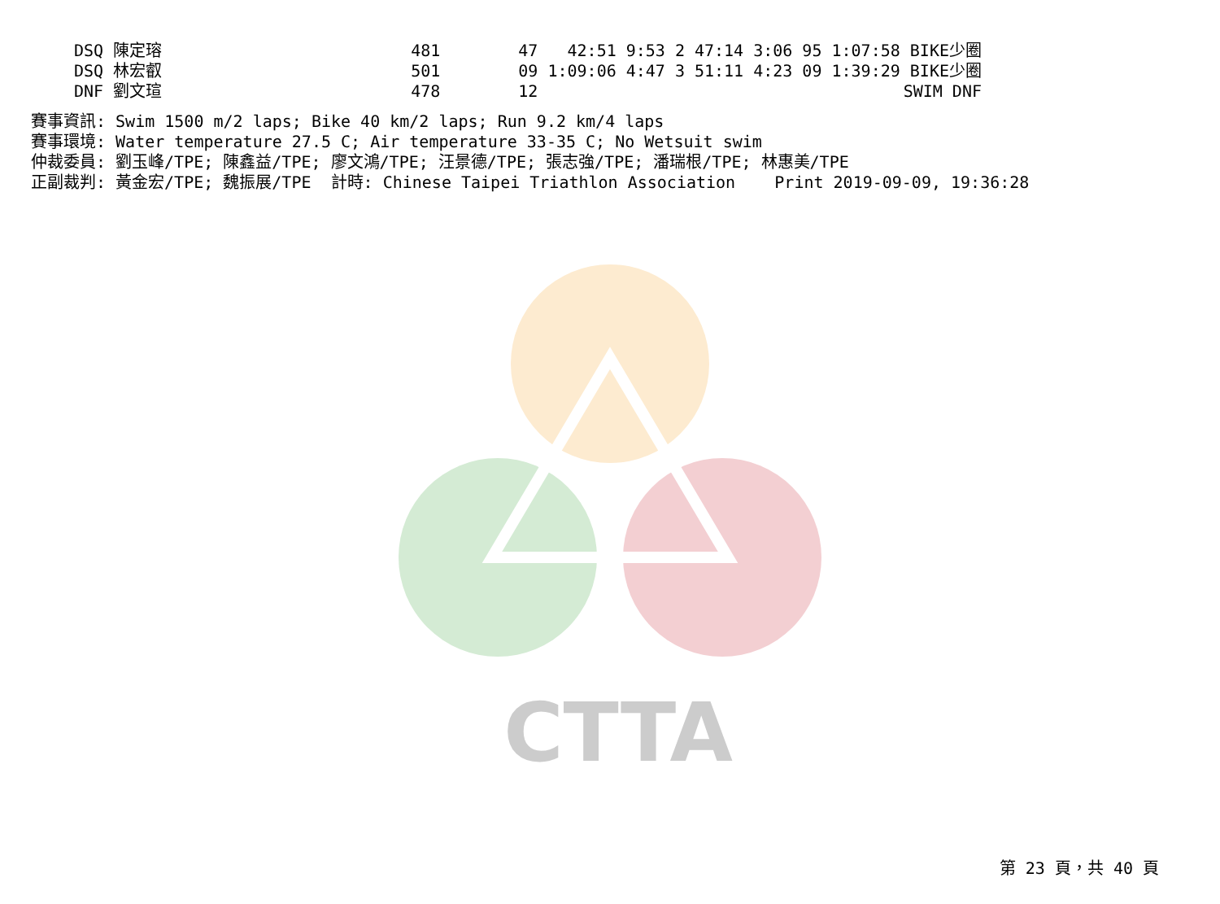CTTA
| DSQ 陳定瑢 | 481 | 47 42:51 | 9:53 | 2 | 47:14 | 3:06 95 1:07:58 BIKE少圈 |
| DSQ 林宏叡 | 501 | 09 1:09:06 | 4:47 | 3 | 51:11 | 4:23 09 1:39:29 BIKE少圈 |
| DNF 劉文瑄 | 478 | 12 | | | | SWIM DNF |
賽事資訊: Swim 1500 m/2 laps; Bike 40 km/2 laps; Run 9.2 km/4 laps
賽事環境: Water temperature 27.5 C; Air temperature 33-35 C; No Wetsuit swim
仲裁委員: 劉玉峰/TPE; 陳鑫益/TPE; 廖文鴻/TPE; 汪景德/TPE; 張志強/TPE; 潘瑞根/TPE; 林惠美/TPE
正副裁判: 黃金宏/TPE; 魏振展/TPE  計時: Chinese Taipei Triathlon Association    Print 2019-09-09, 19:36:28
第 23 頁，共 40 頁